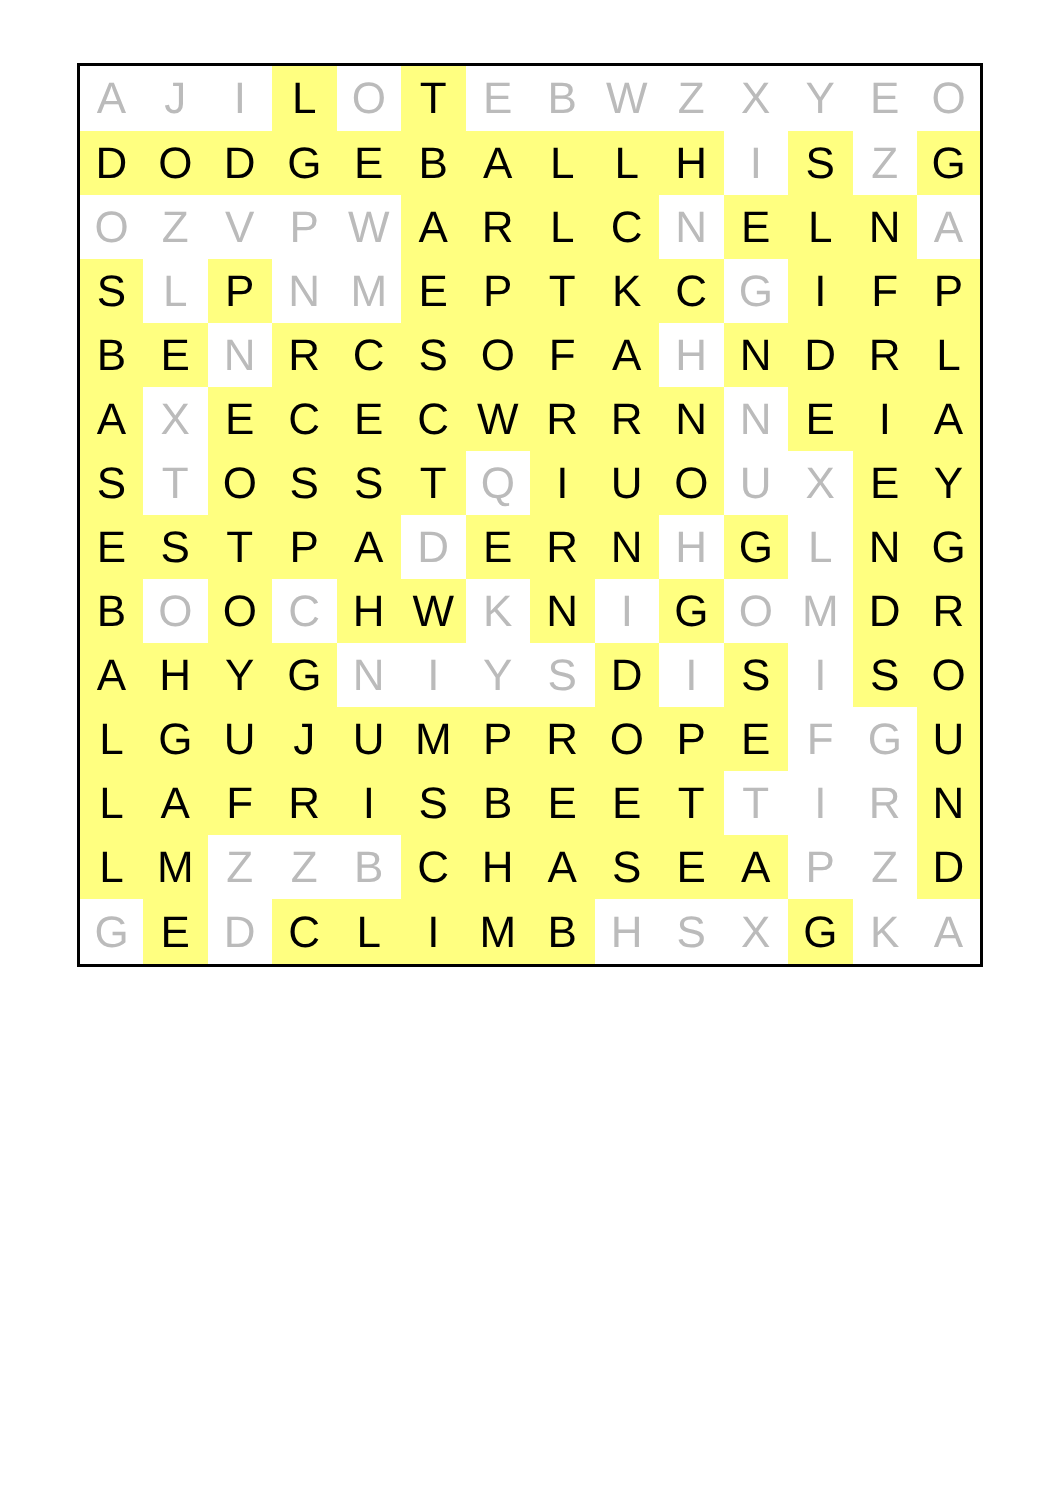| A | J | I | L | O | T | E | B | W | Z | X | Y | E | O |
| D | O | D | G | E | B | A | L | L | H | I | S | Z | G |
| O | Z | V | P | W | A | R | L | C | N | E | L | N | A |
| S | L | P | N | M | E | P | T | K | C | G | I | F | P |
| B | E | N | R | C | S | O | F | A | H | N | D | R | L |
| A | X | E | C | E | C | W | R | R | N | N | E | I | A |
| S | T | O | S | S | T | Q | I | U | O | U | X | E | Y |
| E | S | T | P | A | D | E | R | N | H | G | L | N | G |
| B | O | O | C | H | W | K | N | I | G | O | M | D | R |
| A | H | Y | G | N | I | Y | S | D | I | S | I | S | O |
| L | G | U | J | U | M | P | R | O | P | E | F | G | U |
| L | A | F | R | I | S | B | E | E | T | T | I | R | N |
| L | M | Z | Z | B | C | H | A | S | E | A | P | Z | D |
| G | E | D | C | L | I | M | B | H | S | X | G | K | A |